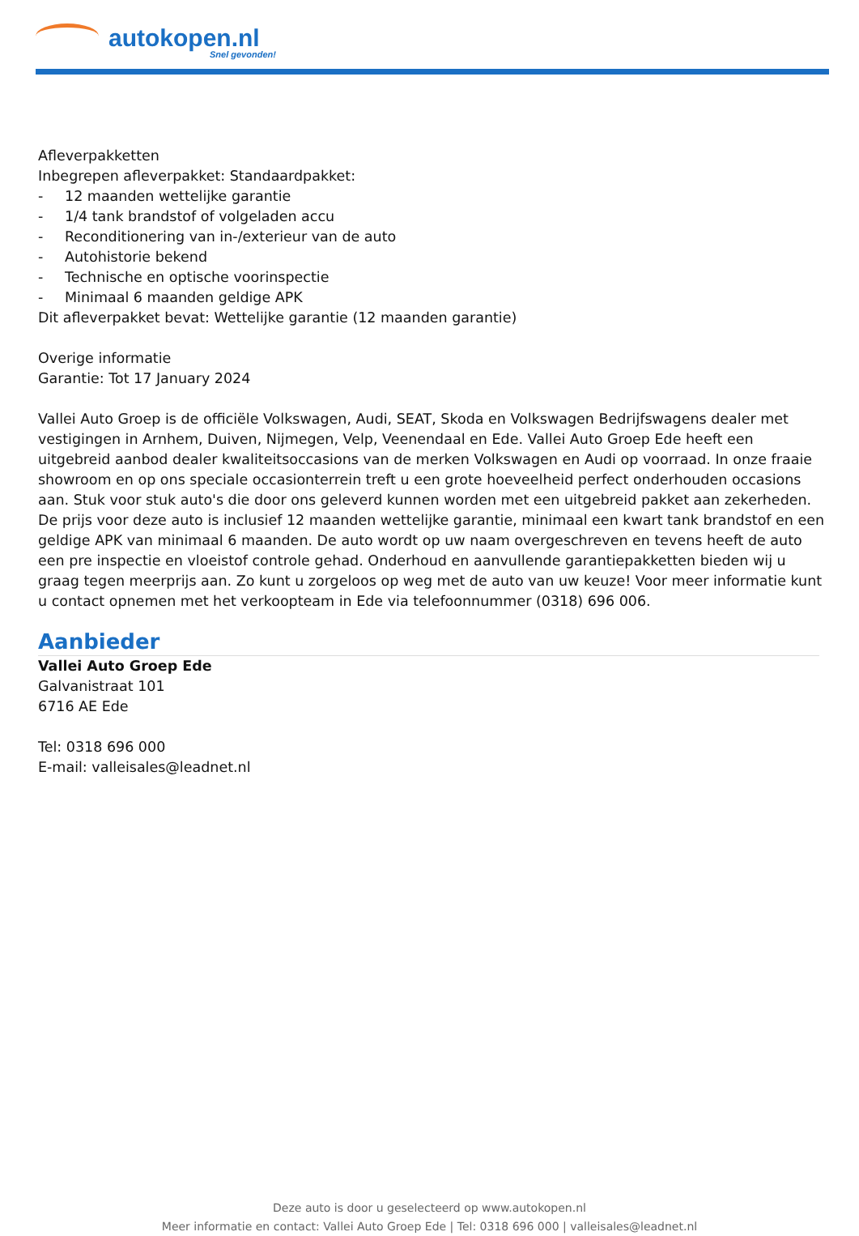autokopen.nl
Snel gevonden!
Afleverpakketten
Inbegrepen afleverpakket: Standaardpakket:
- 12 maanden wettelijke garantie
- 1/4 tank brandstof of volgeladen accu
- Reconditionering van in-/exterieur van de auto
- Autohistorie bekend
- Technische en optische voorinspectie
- Minimaal 6 maanden geldige APK
Dit afleverpakket bevat: Wettelijke garantie (12 maanden garantie)
Overige informatie
Garantie: Tot 17 January 2024
Vallei Auto Groep is de officiële Volkswagen, Audi, SEAT, Skoda en Volkswagen Bedrijfswagens dealer met vestigingen in Arnhem, Duiven, Nijmegen, Velp, Veenendaal en Ede. Vallei Auto Groep Ede heeft een uitgebreid aanbod dealer kwaliteitsoccasions van de merken Volkswagen en Audi op voorraad. In onze fraaie showroom en op ons speciale occasionterrein treft u een grote hoeveelheid perfect onderhouden occasions aan. Stuk voor stuk auto's die door ons geleverd kunnen worden met een uitgebreid pakket aan zekerheden. De prijs voor deze auto is inclusief 12 maanden wettelijke garantie, minimaal een kwart tank brandstof en een geldige APK van minimaal 6 maanden. De auto wordt op uw naam overgeschreven en tevens heeft de auto een pre inspectie en vloeistof controle gehad. Onderhoud en aanvullende garantiepakketten bieden wij u graag tegen meerprijs aan. Zo kunt u zorgeloos op weg met de auto van uw keuze! Voor meer informatie kunt u contact opnemen met het verkoopteam in Ede via telefoonnummer (0318) 696 006.
Aanbieder
Vallei Auto Groep Ede
Galvanistraat 101
6716 AE Ede
Tel: 0318 696 000
E-mail: valleisales@leadnet.nl
Deze auto is door u geselecteerd op www.autokopen.nl
Meer informatie en contact: Vallei Auto Groep Ede | Tel: 0318 696 000 | valleisales@leadnet.nl